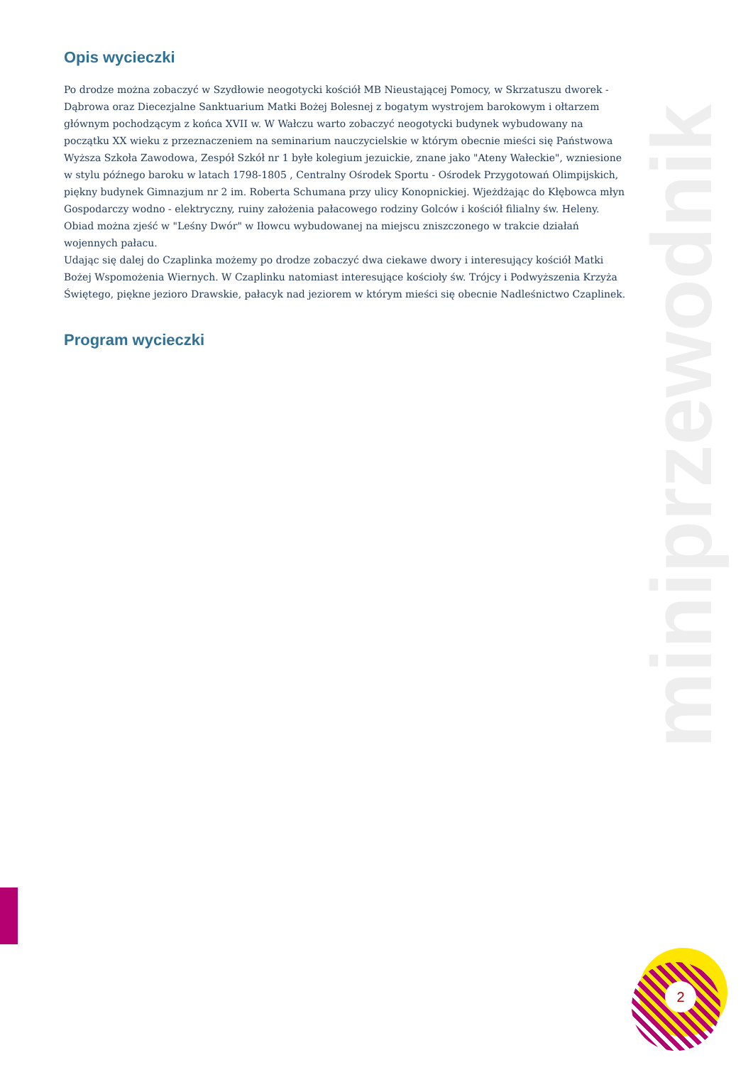Opis wycieczki
Po drodze można zobaczyć w Szydłowie neogotycki kościół MB Nieustającej Pomocy, w Skrzatuszu dworek - Dąbrowa oraz Diecezjalne Sanktuarium Matki Bożej Bolesnej z bogatym wystrojem barokowym i ołtarzem głównym pochodzącym z końca XVII w. W Wałczu warto zobaczyć neogotycki budynek wybudowany na początku XX wieku z przeznaczeniem na seminarium nauczycielskie w którym obecnie mieści się Państwowa Wyższa Szkoła Zawodowa, Zespół Szkół nr 1 byłe kolegium jezuickie, znane jako "Ateny Wałeckie", wzniesione w stylu późnego baroku w latach 1798-1805 , Centralny Ośrodek Sportu - Ośrodek Przygotowań Olimpijskich, piękny budynek Gimnazjum nr 2 im. Roberta Schumana przy ulicy Konopnickiej. Wjeżdżając do Kłębowca młyn Gospodarczy wodno - elektryczny, ruiny założenia pałacowego rodziny Golców i kościół filialny św. Heleny. Obiad można zjeść w "Leśny Dwór" w Iłowcu wybudowanej na miejscu zniszczonego w trakcie działań wojennych pałacu.
Udając się dalej do Czaplinka możemy po drodze zobaczyć dwa ciekawe dwory i interesujący kościół Matki Bożej Wspomożenia Wiernych. W Czaplinku natomiast interesujące kościoły św. Trójcy i Podwyższenia Krzyża Świętego, piękne jezioro Drawskie, pałacyk nad jeziorem w którym mieści się obecnie Nadleśnictwo Czaplinek.
Program wycieczki
miniprzewodnik
2